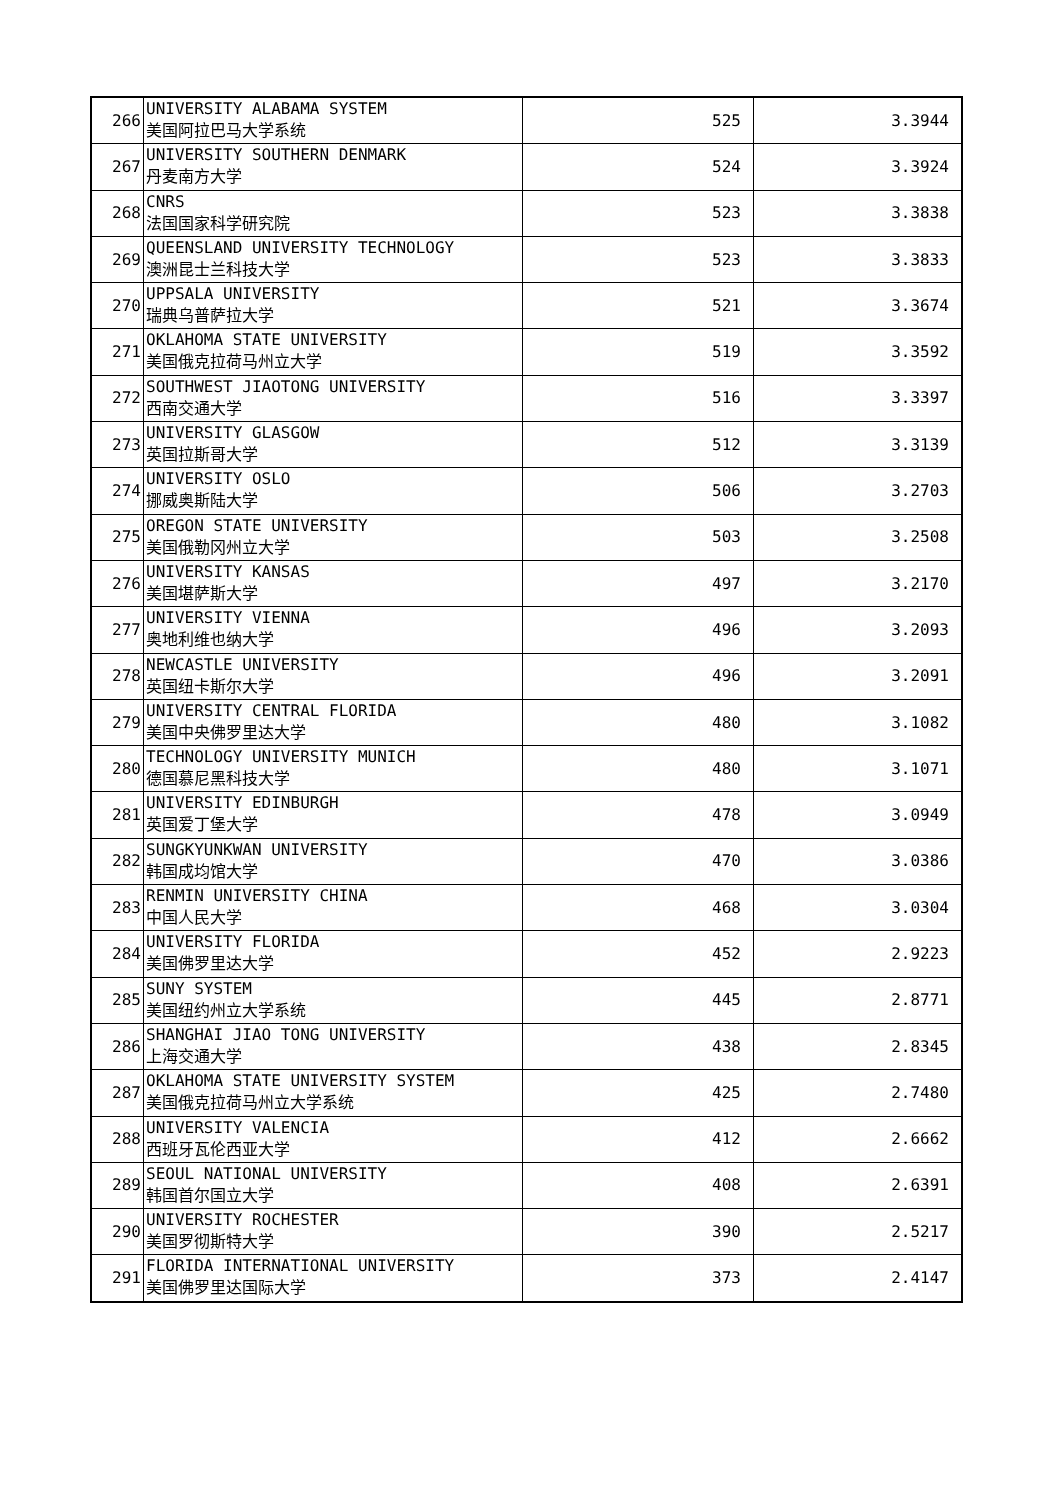| 266 | UNIVERSITY ALABAMA SYSTEM 美国阿拉巴马大学系统 | 525 | 3.3944 |
| 267 | UNIVERSITY SOUTHERN DENMARK 丹麦南方大学 | 524 | 3.3924 |
| 268 | CNRS 法国国家科学研究院 | 523 | 3.3838 |
| 269 | QUEENSLAND UNIVERSITY TECHNOLOGY 澳洲昆士兰科技大学 | 523 | 3.3833 |
| 270 | UPPSALA UNIVERSITY 瑞典乌普萨拉大学 | 521 | 3.3674 |
| 271 | OKLAHOMA STATE UNIVERSITY 美国俄克拉荷马州立大学 | 519 | 3.3592 |
| 272 | SOUTHWEST JIAOTONG UNIVERSITY 西南交通大学 | 516 | 3.3397 |
| 273 | UNIVERSITY GLASGOW 英国拉斯哥大学 | 512 | 3.3139 |
| 274 | UNIVERSITY OSLO 挪威奥斯陆大学 | 506 | 3.2703 |
| 275 | OREGON STATE UNIVERSITY 美国俄勒冈州立大学 | 503 | 3.2508 |
| 276 | UNIVERSITY KANSAS 美国堪萨斯大学 | 497 | 3.2170 |
| 277 | UNIVERSITY VIENNA 奥地利维也纳大学 | 496 | 3.2093 |
| 278 | NEWCASTLE UNIVERSITY 英国纽卡斯尔大学 | 496 | 3.2091 |
| 279 | UNIVERSITY CENTRAL FLORIDA 美国中央佛罗里达大学 | 480 | 3.1082 |
| 280 | TECHNOLOGY UNIVERSITY MUNICH 德国慕尼黑科技大学 | 480 | 3.1071 |
| 281 | UNIVERSITY EDINBURGH 英国爱丁堡大学 | 478 | 3.0949 |
| 282 | SUNGKYUNKWAN UNIVERSITY 韩国成均馆大学 | 470 | 3.0386 |
| 283 | RENMIN UNIVERSITY CHINA 中国人民大学 | 468 | 3.0304 |
| 284 | UNIVERSITY FLORIDA 美国佛罗里达大学 | 452 | 2.9223 |
| 285 | SUNY SYSTEM 美国纽约州立大学系统 | 445 | 2.8771 |
| 286 | SHANGHAI JIAO TONG UNIVERSITY 上海交通大学 | 438 | 2.8345 |
| 287 | OKLAHOMA STATE UNIVERSITY SYSTEM 美国俄克拉荷马州立大学系统 | 425 | 2.7480 |
| 288 | UNIVERSITY VALENCIA 西班牙瓦伦西亚大学 | 412 | 2.6662 |
| 289 | SEOUL NATIONAL UNIVERSITY 韩国首尔国立大学 | 408 | 2.6391 |
| 290 | UNIVERSITY ROCHESTER 美国罗彻斯特大学 | 390 | 2.5217 |
| 291 | FLORIDA INTERNATIONAL UNIVERSITY 美国佛罗里达国际大学 | 373 | 2.4147 |